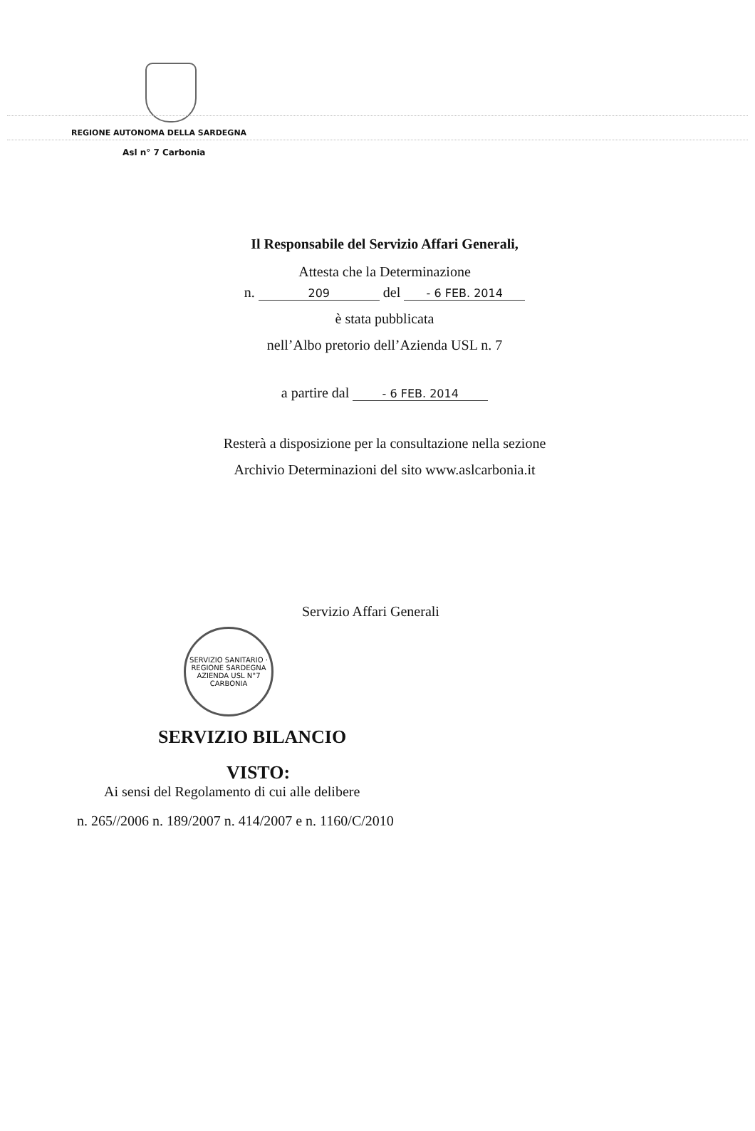REGIONE AUTONOMA DELLA SARDEGNA
Asl n° 7 Carbonia
Il Responsabile del Servizio Affari Generali,
Attesta che la Determinazione
n. 209 del - 6 FEB. 2014
è stata pubblicata
nell’Albo pretorio dell’Azienda USL n. 7
a partire dal - 6 FEB. 2014
Resterà a disposizione per la consultazione nella sezione
Archivio Determinazioni del sito www.aslcarbonia.it
Servizio Affari Generali
SERVIZIO SANITARIO · REGIONE SARDEGNA
AZIENDA USL N°7 CARBONIA
SERVIZIO BILANCIO
VISTO:
Ai sensi del Regolamento di cui alle delibere
n. 265//2006 n. 189/2007 n. 414/2007 e n. 1160/C/2010